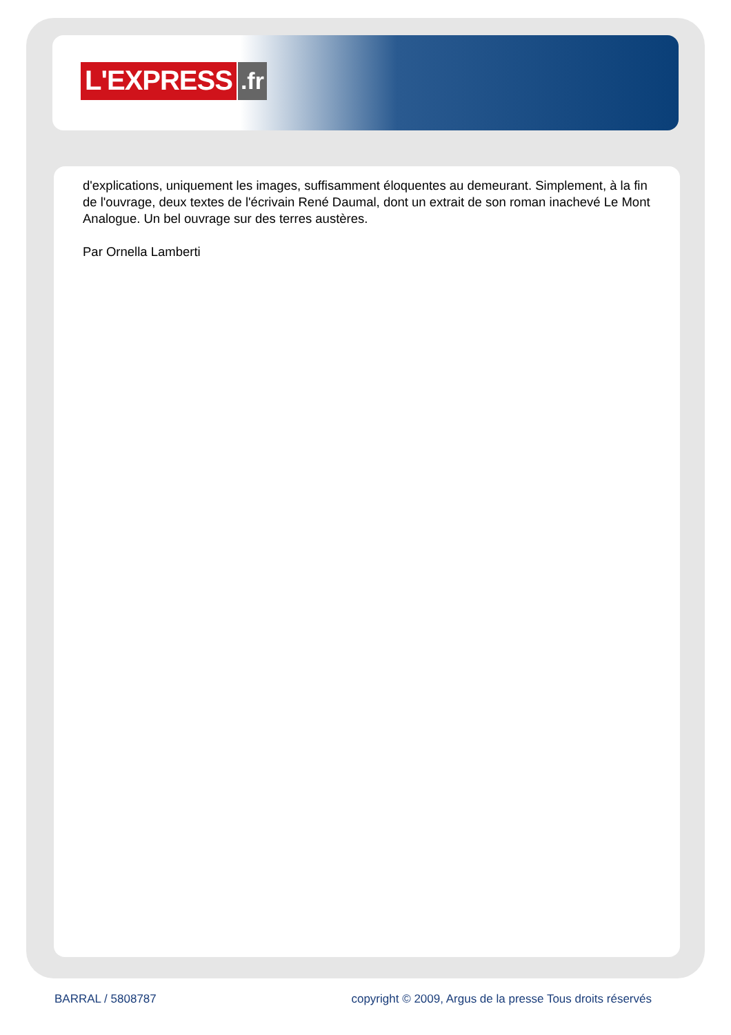L'EXPRESS.fr
d'explications, uniquement les images, suffisamment éloquentes au demeurant. Simplement, à la fin de l'ouvrage, deux textes de l'écrivain René Daumal, dont un extrait de son roman inachevé Le Mont Analogue. Un bel ouvrage sur des terres austères.
Par Ornella Lamberti
BARRAL / 5808787 copyright © 2009, Argus de la presse Tous droits réservés